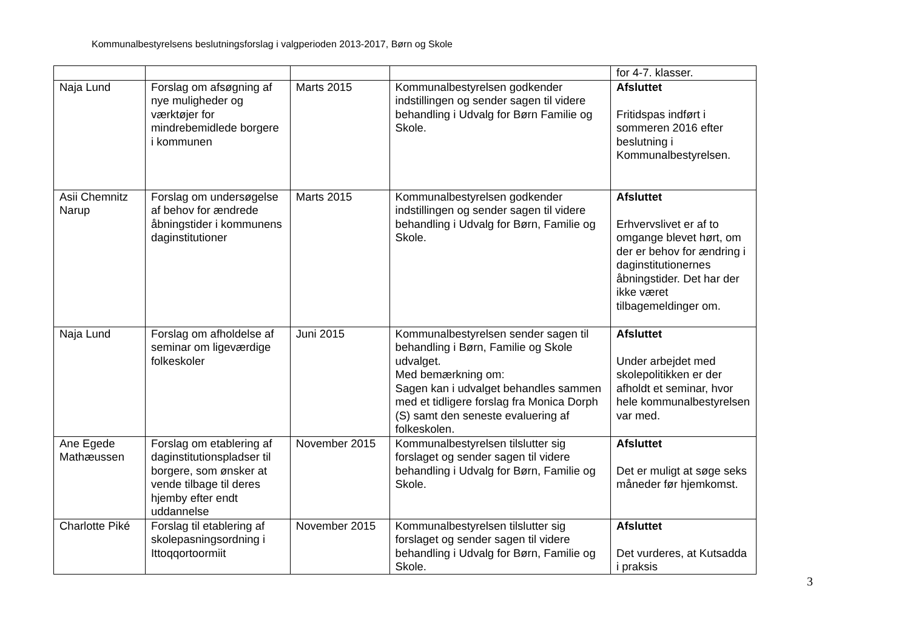Kommunalbestyrelsens beslutningsforslag i valgperioden 2013-2017, Børn og Skole
| | | | | for 4-7. klasser. |
| Naja Lund | Forslag om afsøgning af nye muligheder og værktøjer for mindrebemidlede borgere i kommunen | Marts 2015 | Kommunalbestyrelsen godkender indstillingen og sender sagen til videre behandling i Udvalg for Børn Familie og Skole. | Afsluttet Fritidspas indført i sommeren 2016 efter beslutning i Kommunalbestyrelsen. |
| Asii Chemnitz Narup | Forslag om undersøgelse af behov for ændrede åbningstider i kommunens daginstitutioner | Marts 2015 | Kommunalbestyrelsen godkender indstillingen og sender sagen til videre behandling i Udvalg for Børn, Familie og Skole. | Afsluttet Erhvervslivet er af to omgange blevet hørt, om der er behov for ændring i daginstitutionernes åbningstider. Det har der ikke været tilbagemeldinger om. |
| Naja Lund | Forslag om afholdelse af seminar om ligeværdige folkeskoler | Juni 2015 | Kommunalbestyrelsen sender sagen til behandling i Børn, Familie og Skole udvalget. Med bemærkning om: Sagen kan i udvalget behandles sammen med et tidligere forslag fra Monica Dorph (S) samt den seneste evaluering af folkeskolen. | Afsluttet Under arbejdet med skolepolitikken er der afholdt et seminar, hvor hele kommunalbestyrelsen var med. |
| Ane Egede Mathæussen | Forslag om etablering af daginstitutionspladser til borgere, som ønsker at vende tilbage til deres hjemby efter endt uddannelse | November 2015 | Kommunalbestyrelsen tilslutter sig forslaget og sender sagen til videre behandling i Udvalg for Børn, Familie og Skole. | Afsluttet Det er muligt at søge seks måneder før hjemkomst. |
| Charlotte Piké | Forslag til etablering af skolepasningsordning i Ittoqqortoormiit | November 2015 | Kommunalbestyrelsen tilslutter sig forslaget og sender sagen til videre behandling i Udvalg for Børn, Familie og Skole. | Afsluttet Det vurderes, at Kutsadda i praksis |
3